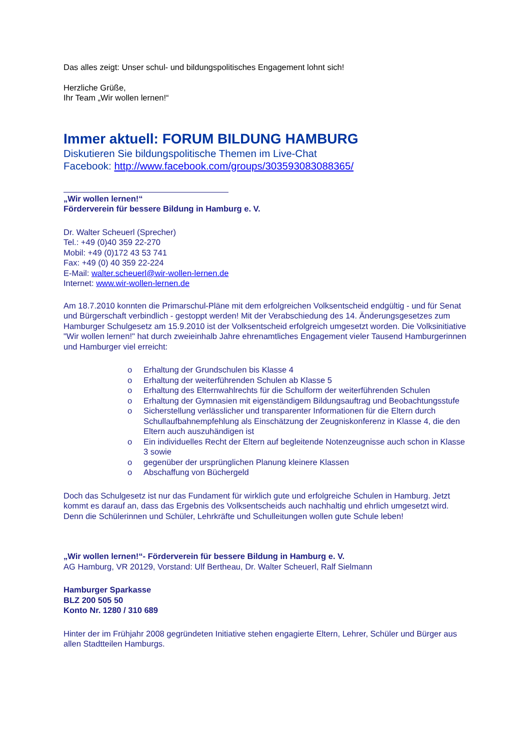Das alles zeigt: Unser schul- und bildungspolitisches Engagement lohnt sich!
Herzliche Grüße,
Ihr Team „Wir wollen lernen!“
Immer aktuell: FORUM BILDUNG HAMBURG
Diskutieren Sie bildungspolitische Themen im Live-Chat
Facebook: http://www.facebook.com/groups/303593083088365/
„Wir wollen lernen!“
Förderverein für bessere Bildung in Hamburg e. V.
Dr. Walter Scheuerl (Sprecher)
Tel.: +49 (0)40 359 22-270
Mobil: +49 (0)172 43 53 741
Fax: +49 (0) 40 359 22-224
E-Mail: walter.scheuerl@wir-wollen-lernen.de
Internet: www.wir-wollen-lernen.de
Am 18.7.2010 konnten die Primarschul-Pläne mit dem erfolgreichen Volksentscheid endgültig - und für Senat und Bürgerschaft verbindlich - gestoppt werden! Mit der Verabschiedung des 14. Änderungsgesetzes zum Hamburger Schulgesetz am 15.9.2010 ist der Volksentscheid erfolgreich umgesetzt worden. Die Volksinitiative "Wir wollen lernen!" hat durch zweieinhalb Jahre ehrenamtliches Engagement vieler Tausend Hamburgerinnen und Hamburger viel erreicht:
o Erhaltung der Grundschulen bis Klasse 4
o Erhaltung der weiterführenden Schulen ab Klasse 5
o Erhaltung des Elternwahlrechts für die Schulform der weiterführenden Schulen
o Erhaltung der Gymnasien mit eigenständigem Bildungsauftrag und Beobachtungsstufe
o Sicherstellung verlässlicher und transparenter Informationen für die Eltern durch Schullaufbahnempfehlung als Einschätzung der Zeugniskonferenz in Klasse 4, die den Eltern auch auszuhändigen ist
o Ein individuelles Recht der Eltern auf begleitende Notenzeugnisse auch schon in Klasse 3 sowie
o gegenüber der ursprünglichen Planung kleinere Klassen
o Abschaffung von Büchergeld
Doch das Schulgesetz ist nur das Fundament für wirklich gute und erfolgreiche Schulen in Hamburg. Jetzt kommt es darauf an, dass das Ergebnis des Volksentscheids auch nachhaltig und ehrlich umgesetzt wird. Denn die Schülerinnen und Schüler, Lehrkräfte und Schulleitungen wollen gute Schule leben!
„Wir wollen lernen!“- Förderverein für bessere Bildung in Hamburg e. V.
AG Hamburg, VR 20129, Vorstand: Ulf Bertheau, Dr. Walter Scheuerl, Ralf Sielmann
Hamburger Sparkasse
BLZ 200 505 50
Konto Nr. 1280 / 310 689
Hinter der im Frühjahr 2008 gegründeten Initiative stehen engagierte Eltern, Lehrer, Schüler und Bürger aus allen Stadtteilen Hamburgs.